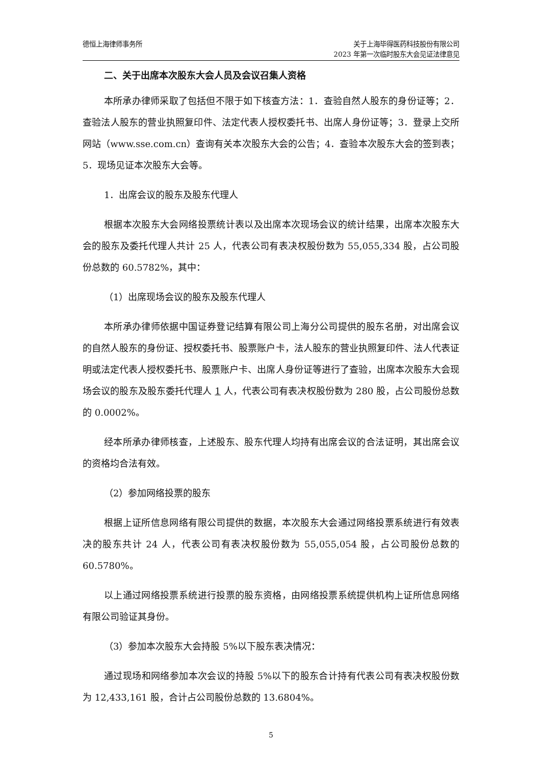德恒上海律师事务所 关于上海毕得医药科技股份有限公司
2023 年第一次临时股东大会见证法律意见
二、关于出席本次股东大会人员及会议召集人资格
本所承办律师采取了包括但不限于如下核查方法：1．查验自然人股东的身份证等；2．查验法人股东的营业执照复印件、法定代表人授权委托书、出席人身份证等；3．登录上交所网站（www.sse.com.cn）查询有关本次股东大会的公告；4．查验本次股东大会的签到表；5．现场见证本次股东大会等。
1．出席会议的股东及股东代理人
根据本次股东大会网络投票统计表以及出席本次现场会议的统计结果，出席本次股东大会的股东及委托代理人共计 25 人，代表公司有表决权股份数为 55,055,334 股，占公司股份总数的 60.5782%，其中：
（1）出席现场会议的股东及股东代理人
本所承办律师依据中国证券登记结算有限公司上海分公司提供的股东名册，对出席会议的自然人股东的身份证、授权委托书、股票账户卡，法人股东的营业执照复印件、法人代表证明或法定代表人授权委托书、股票账户卡、出席人身份证等进行了查验，出席本次股东大会现场会议的股东及股东委托代理人 1 人，代表公司有表决权股份数为 280 股，占公司股份总数的 0.0002%。
经本所承办律师核查，上述股东、股东代理人均持有出席会议的合法证明，其出席会议的资格均合法有效。
（2）参加网络投票的股东
根据上证所信息网络有限公司提供的数据，本次股东大会通过网络投票系统进行有效表决的股东共计 24 人，代表公司有表决权股份数为 55,055,054 股，占公司股份总数的 60.5780%。
以上通过网络投票系统进行投票的股东资格，由网络投票系统提供机构上证所信息网络有限公司验证其身份。
（3）参加本次股东大会持股 5%以下股东表决情况：
通过现场和网络参加本次会议的持股 5%以下的股东合计持有代表公司有表决权股份数为 12,433,161 股，合计占公司股份总数的 13.6804%。
5